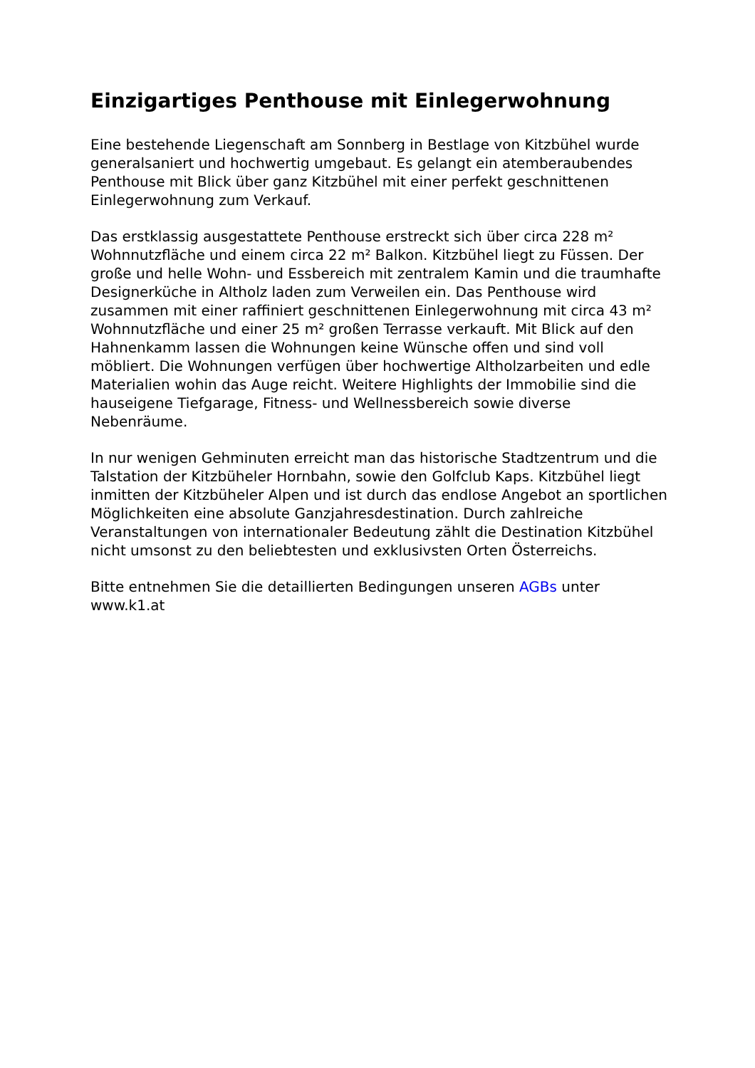Einzigartiges Penthouse mit Einlegerwohnung
Eine bestehende Liegenschaft am Sonnberg in Bestlage von Kitzbühel wurde generalsaniert und hochwertig umgebaut. Es gelangt ein atemberaubendes Penthouse mit Blick über ganz Kitzbühel mit einer perfekt geschnittenen Einlegerwohnung zum Verkauf.
Das erstklassig ausgestattete Penthouse erstreckt sich über circa 228 m² Wohnnutzfläche und einem circa 22 m² Balkon. Kitzbühel liegt zu Füssen. Der große und helle Wohn- und Essbereich mit zentralem Kamin und die traumhafte Designerküche in Altholz laden zum Verweilen ein. Das Penthouse wird zusammen mit einer raffiniert geschnittenen Einlegerwohnung mit circa 43 m² Wohnnutzfläche und einer 25 m² großen Terrasse verkauft. Mit Blick auf den Hahnenkamm lassen die Wohnungen keine Wünsche offen und sind voll möbliert. Die Wohnungen verfügen über hochwertige Altholzarbeiten und edle Materialien wohin das Auge reicht. Weitere Highlights der Immobilie sind die hauseigene Tiefgarage, Fitness- und Wellnessbereich sowie diverse Nebenräume.
In nur wenigen Gehminuten erreicht man das historische Stadtzentrum und die Talstation der Kitzbüheler Hornbahn, sowie den Golfclub Kaps. Kitzbühel liegt inmitten der Kitzbüheler Alpen und ist durch das endlose Angebot an sportlichen Möglichkeiten eine absolute Ganzjahresdestination. Durch zahlreiche Veranstaltungen von internationaler Bedeutung zählt die Destination Kitzbühel nicht umsonst zu den beliebtesten und exklusivsten Orten Österreichs.
Bitte entnehmen Sie die detaillierten Bedingungen unseren AGBs unter www.k1.at